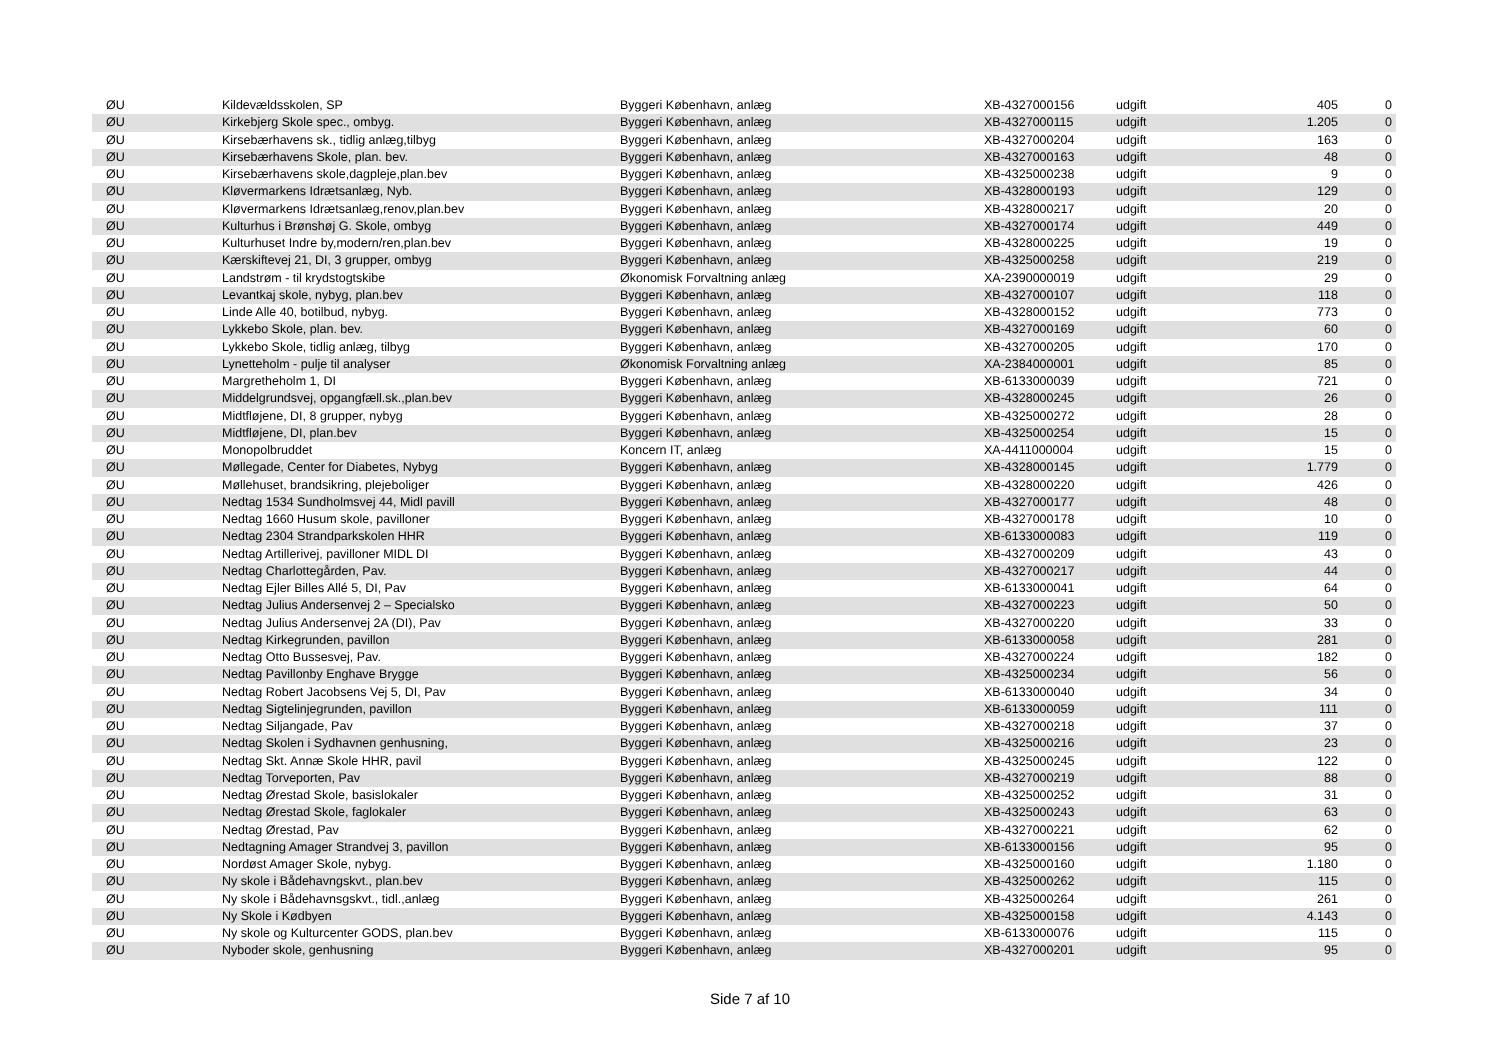| ØU | Kildevældsskolen, SP | Byggeri København, anlæg | XB-4327000156 | udgift | 405 | 0 |
| ØU | Kirkebjerg Skole spec., ombyg. | Byggeri København, anlæg | XB-4327000115 | udgift | 1.205 | 0 |
| ØU | Kirsebærhavens sk., tidlig anlæg,tilbyg | Byggeri København, anlæg | XB-4327000204 | udgift | 163 | 0 |
| ØU | Kirsebærhavens Skole, plan. bev. | Byggeri København, anlæg | XB-4327000163 | udgift | 48 | 0 |
| ØU | Kirsebærhavens skole,dagpleje,plan.bev | Byggeri København, anlæg | XB-4325000238 | udgift | 9 | 0 |
| ØU | Kløvermarkens Idrætsanlæg, Nyb. | Byggeri København, anlæg | XB-4328000193 | udgift | 129 | 0 |
| ØU | Kløvermarkens Idrætsanlæg,renov,plan.bev | Byggeri København, anlæg | XB-4328000217 | udgift | 20 | 0 |
| ØU | Kulturhus i Brønshøj G. Skole, ombyg | Byggeri København, anlæg | XB-4327000174 | udgift | 449 | 0 |
| ØU | Kulturhuset Indre by,modern/ren,plan.bev | Byggeri København, anlæg | XB-4328000225 | udgift | 19 | 0 |
| ØU | Kærskiftevej 21, DI, 3 grupper, ombyg | Byggeri København, anlæg | XB-4325000258 | udgift | 219 | 0 |
| ØU | Landstrøm - til krydstogtskibe | Økonomisk Forvaltning anlæg | XA-2390000019 | udgift | 29 | 0 |
| ØU | Levantkaj skole, nybyg, plan.bev | Byggeri København, anlæg | XB-4327000107 | udgift | 118 | 0 |
| ØU | Linde Alle 40, botilbud, nybyg. | Byggeri København, anlæg | XB-4328000152 | udgift | 773 | 0 |
| ØU | Lykkebo Skole, plan. bev. | Byggeri København, anlæg | XB-4327000169 | udgift | 60 | 0 |
| ØU | Lykkebo Skole, tidlig anlæg, tilbyg | Byggeri København, anlæg | XB-4327000205 | udgift | 170 | 0 |
| ØU | Lynetteholm - pulje til analyser | Økonomisk Forvaltning anlæg | XA-2384000001 | udgift | 85 | 0 |
| ØU | Margretheholm 1, DI | Byggeri København, anlæg | XB-6133000039 | udgift | 721 | 0 |
| ØU | Middelgrundsvej, opgangfæll.sk.,plan.bev | Byggeri København, anlæg | XB-4328000245 | udgift | 26 | 0 |
| ØU | Midtfløjene, DI, 8 grupper, nybyg | Byggeri København, anlæg | XB-4325000272 | udgift | 28 | 0 |
| ØU | Midtfløjene, DI, plan.bev | Byggeri København, anlæg | XB-4325000254 | udgift | 15 | 0 |
| ØU | Monopolbruddet | Koncern IT, anlæg | XA-4411000004 | udgift | 15 | 0 |
| ØU | Møllegade, Center for Diabetes, Nybyg | Byggeri København, anlæg | XB-4328000145 | udgift | 1.779 | 0 |
| ØU | Møllehuset, brandsikring, plejeboliger | Byggeri København, anlæg | XB-4328000220 | udgift | 426 | 0 |
| ØU | Nedtag 1534 Sundholmsvej 44, Midl pavill | Byggeri København, anlæg | XB-4327000177 | udgift | 48 | 0 |
| ØU | Nedtag 1660 Husum skole, pavilloner | Byggeri København, anlæg | XB-4327000178 | udgift | 10 | 0 |
| ØU | Nedtag 2304 Strandparkskolen HHR | Byggeri København, anlæg | XB-6133000083 | udgift | 119 | 0 |
| ØU | Nedtag Artillerivej, pavilloner MIDL DI | Byggeri København, anlæg | XB-4327000209 | udgift | 43 | 0 |
| ØU | Nedtag Charlottegården, Pav. | Byggeri København, anlæg | XB-4327000217 | udgift | 44 | 0 |
| ØU | Nedtag Ejler Billes Allé 5, DI, Pav | Byggeri København, anlæg | XB-6133000041 | udgift | 64 | 0 |
| ØU | Nedtag Julius Andersenvej 2 – Specialsko | Byggeri København, anlæg | XB-4327000223 | udgift | 50 | 0 |
| ØU | Nedtag Julius Andersenvej 2A (DI), Pav | Byggeri København, anlæg | XB-4327000220 | udgift | 33 | 0 |
| ØU | Nedtag Kirkegrunden, pavillon | Byggeri København, anlæg | XB-6133000058 | udgift | 281 | 0 |
| ØU | Nedtag Otto Bussesvej, Pav. | Byggeri København, anlæg | XB-4327000224 | udgift | 182 | 0 |
| ØU | Nedtag Pavillonby Enghave Brygge | Byggeri København, anlæg | XB-4325000234 | udgift | 56 | 0 |
| ØU | Nedtag Robert Jacobsens Vej 5, DI, Pav | Byggeri København, anlæg | XB-6133000040 | udgift | 34 | 0 |
| ØU | Nedtag Sigtelinjegrunden, pavillon | Byggeri København, anlæg | XB-6133000059 | udgift | 111 | 0 |
| ØU | Nedtag Siljangade, Pav | Byggeri København, anlæg | XB-4327000218 | udgift | 37 | 0 |
| ØU | Nedtag Skolen i Sydhavnen genhusning, | Byggeri København, anlæg | XB-4325000216 | udgift | 23 | 0 |
| ØU | Nedtag Skt. Annæ Skole HHR, pavil | Byggeri København, anlæg | XB-4325000245 | udgift | 122 | 0 |
| ØU | Nedtag Torveporten, Pav | Byggeri København, anlæg | XB-4327000219 | udgift | 88 | 0 |
| ØU | Nedtag Ørestad Skole, basislokaler | Byggeri København, anlæg | XB-4325000252 | udgift | 31 | 0 |
| ØU | Nedtag Ørestad Skole, faglokaler | Byggeri København, anlæg | XB-4325000243 | udgift | 63 | 0 |
| ØU | Nedtag Ørestad, Pav | Byggeri København, anlæg | XB-4327000221 | udgift | 62 | 0 |
| ØU | Nedtagning Amager Strandvej 3, pavillon | Byggeri København, anlæg | XB-6133000156 | udgift | 95 | 0 |
| ØU | Nordøst Amager Skole, nybyg. | Byggeri København, anlæg | XB-4325000160 | udgift | 1.180 | 0 |
| ØU | Ny skole i Bådehavngskvt., plan.bev | Byggeri København, anlæg | XB-4325000262 | udgift | 115 | 0 |
| ØU | Ny skole i Bådehavnsgskvt., tidl.,anlæg | Byggeri København, anlæg | XB-4325000264 | udgift | 261 | 0 |
| ØU | Ny Skole i Kødbyen | Byggeri København, anlæg | XB-4325000158 | udgift | 4.143 | 0 |
| ØU | Ny skole og Kulturcenter GODS, plan.bev | Byggeri København, anlæg | XB-6133000076 | udgift | 115 | 0 |
| ØU | Nyboder skole, genhusning | Byggeri København, anlæg | XB-4327000201 | udgift | 95 | 0 |
Side 7 af 10